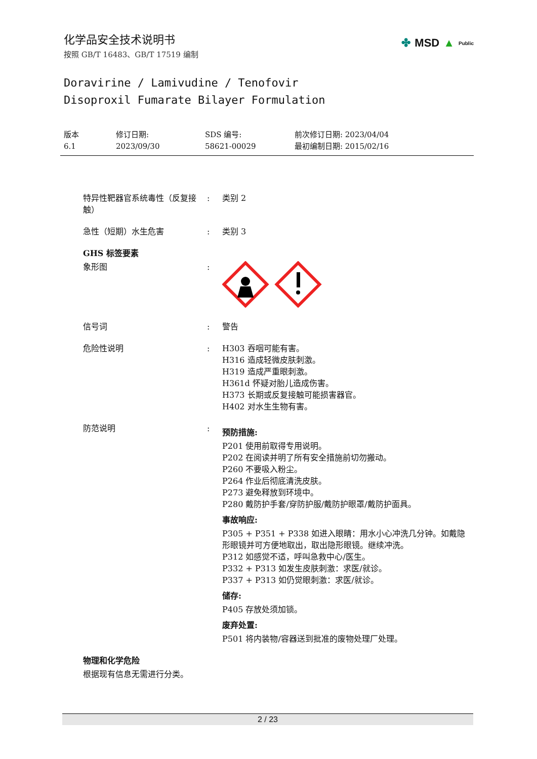化学品安全技术说明书
按照 GB/T 16483、GB/T 17519 编制
✤ MSD ▲ Public
Doravirine / Lamivudine / Tenofovir
Disoproxil Fumarate Bilayer Formulation
版本
6.1
修订日期:
2023/09/30
SDS 编号:
58621-00029
前次修订日期: 2023/04/04
最初编制日期: 2015/02/16
特异性靶器官系统毒性（反复接触）
: 类别 2
急性（短期）水生危害 : 类别 3
GHS 标签要素
象形图 :
信号词 : 警告
危险性说明 : H303 吞咽可能有害。
H316 造成轻微皮肤刺激。
H319 造成严重眼刺激。
H361d 怀疑对胎儿造成伤害。
H373 长期或反复接触可能损害器官。
H402 对水生生物有害。
防范说明 :
预防措施:
P201 使用前取得专用说明。
P202 在阅读并明了所有安全措施前切勿搬动。
P260 不要吸入粉尘。
P264 作业后彻底清洗皮肤。
P273 避免释放到环境中。
P280 戴防护手套/穿防护服/戴防护眼罩/戴防护面具。
事故响应:
P305 + P351 + P338 如进入眼睛：用水小心冲洗几分钟。如戴隐形眼镜并可方便地取出，取出隐形眼镜。继续冲洗。
P312 如感觉不适，呼叫急救中心/医生。
P332 + P313 如发生皮肤刺激：求医/就诊。
P337 + P313 如仍觉眼刺激：求医/就诊。
储存:
P405 存放处须加锁。
废弃处置:
P501 将内装物/容器送到批准的废物处理厂处理。
物理和化学危险
根据现有信息无需进行分类。
2 / 23